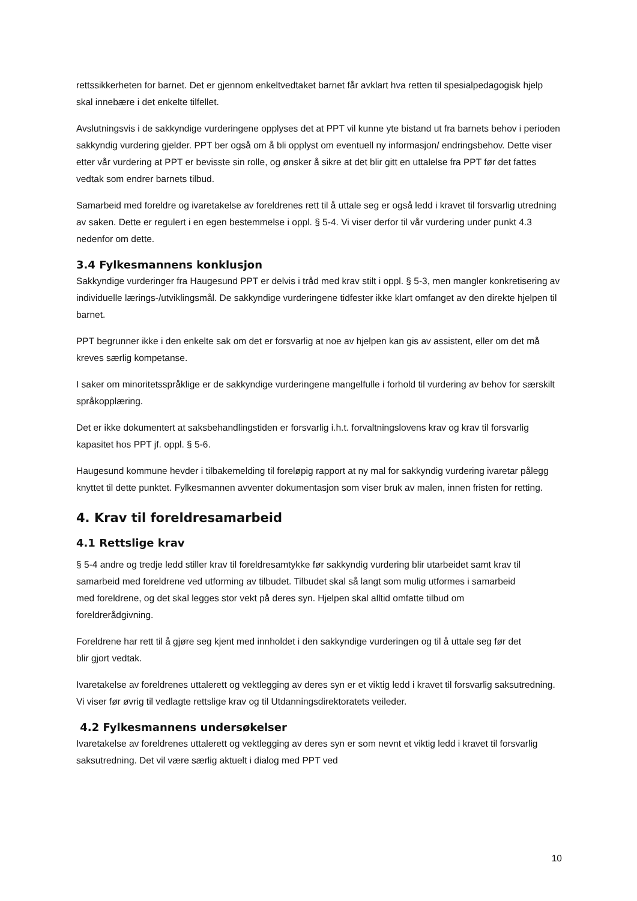rettssikkerheten for barnet. Det er gjennom enkeltvedtaket barnet får avklart hva retten til spesialpedagogisk hjelp skal innebære i det enkelte tilfellet.
Avslutningsvis i de sakkyndige vurderingene opplyses det at PPT vil kunne yte bistand ut fra barnets behov i perioden sakkyndig vurdering gjelder. PPT ber også om å bli opplyst om eventuell ny informasjon/ endringsbehov. Dette viser etter vår vurdering at PPT er bevisste sin rolle, og ønsker å sikre at det blir gitt en uttalelse fra PPT før det fattes vedtak som endrer barnets tilbud.
Samarbeid med foreldre og ivaretakelse av foreldrenes rett til å uttale seg er også ledd i kravet til forsvarlig utredning av saken. Dette er regulert i en egen bestemmelse i oppl. § 5-4. Vi viser derfor til vår vurdering under punkt 4.3 nedenfor om dette.
3.4 Fylkesmannens konklusjon
Sakkyndige vurderinger fra Haugesund PPT er delvis i tråd med krav stilt i oppl. § 5-3, men mangler konkretisering av individuelle lærings-/utviklingsmål. De sakkyndige vurderingene tidfester ikke klart omfanget av den direkte hjelpen til barnet.
PPT begrunner ikke i den enkelte sak om det er forsvarlig at noe av hjelpen kan gis av assistent, eller om det må kreves særlig kompetanse.
I saker om minoritetsspråklige er de sakkyndige vurderingene mangelfulle i forhold til vurdering av behov for særskilt språkopplæring.
Det er ikke dokumentert at saksbehandlingstiden er forsvarlig i.h.t. forvaltningslovens krav og krav til forsvarlig kapasitet hos PPT jf. oppl. § 5-6.
Haugesund kommune hevder i tilbakemelding til foreløpig rapport at ny mal for sakkyndig vurdering ivaretar pålegg knyttet til dette punktet. Fylkesmannen avventer dokumentasjon som viser bruk av malen, innen fristen for retting.
4. Krav til foreldresamarbeid
4.1 Rettslige krav
§ 5-4 andre og tredje ledd stiller krav til foreldresamtykke før sakkyndig vurdering blir utarbeidet samt krav til samarbeid med foreldrene ved utforming av tilbudet. Tilbudet skal så langt som mulig utformes i samarbeid med foreldrene, og det skal legges stor vekt på deres syn. Hjelpen skal alltid omfatte tilbud om foreldrerådgivning.
Foreldrene har rett til å gjøre seg kjent med innholdet i den sakkyndige vurderingen og til å uttale seg før det blir gjort vedtak.
Ivaretakelse av foreldrenes uttalerett og vektlegging av deres syn er et viktig ledd i kravet til forsvarlig saksutredning. Vi viser før øvrig til vedlagte rettslige krav og til Utdanningsdirektoratets veileder.
4.2 Fylkesmannens undersøkelser
Ivaretakelse av foreldrenes uttalerett og vektlegging av deres syn er som nevnt et viktig ledd i kravet til forsvarlig saksutredning. Det vil være særlig aktuelt i dialog med PPT ved
10